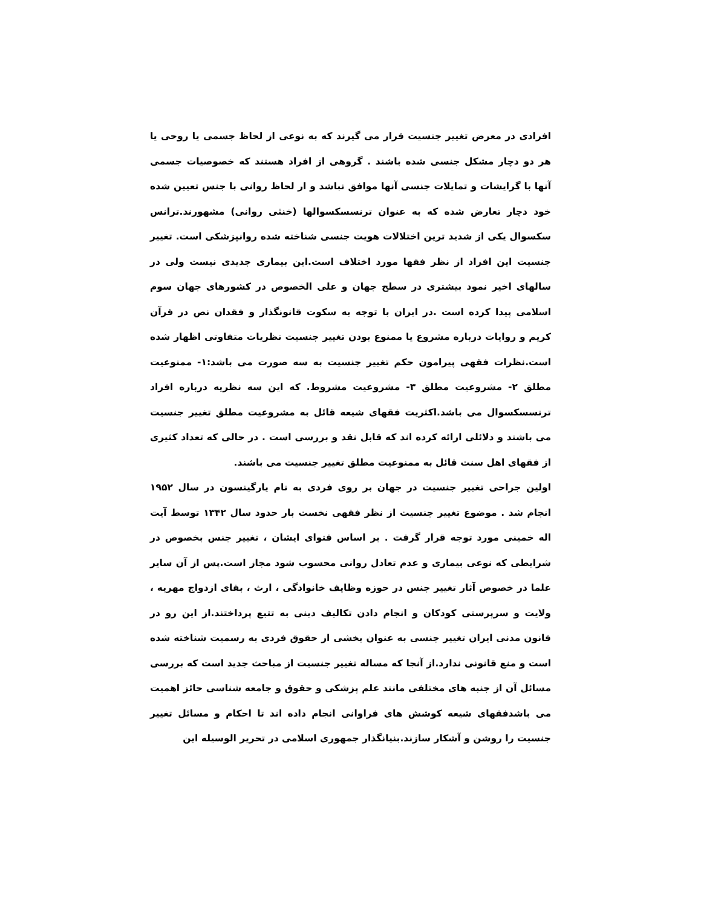افرادی در معرض تغییر جنسیت قرار می گیرند که به نوعی از لحاظ جسمی یا روحی یا هر دو دچار مشکل جنسی شده باشند . گروهی از افراد هستند که خصوصیات جسمی آنها با گرایشات و تمایلات جنسی آنها موافق نباشد و ار لحاظ روانی با جنس تعیین شده خود دچار تعارض شده که به عنوان ترنسسکسوالها (خنثی روانی) مشهورند.ترانس سکسوال یکی از شدید ترین اختلالات هویت جنسی شناخته شده روانپزشکی است. تغییر جنسیت این افراد از نظر فقها مورد اختلاف است.این بیماری جدیدی نیست ولی در سالهای اخیر نمود بیشتری در سطح جهان و علی الخصوص در کشورهای جهان سوم اسلامی پیدا کرده است .در ایران با توجه به سکوت قانونگذار و فقدان نص در قرآن کریم و روایات درباره مشروع یا ممنوع بودن تغییر جنسیت نظریات متفاوتی اظهار شده است.نظرات فقهی پیرامون حکم تغییر جنسیت به سه صورت می باشد:۱- ممنوعیت مطلق ۲- مشروعیت مطلق ۳- مشروعیت مشروط. که این سه نظریه درباره افراد ترنسسکسوال می باشد.اکثریت فقهای شیعه قائل به مشروعیت مطلق تغییر جنسیت می باشند و دلائلی ارائه کرده اند که قابل نقد و بررسی است . در حالی که تعداد کثیری از فقهای اهل سنت قائل به ممنوعیت مطلق تغییر جنسیت می باشند.
اولین جراحی تغییر جنسیت در جهان بر روی فردی به نام یارگینسون در سال ۱۹۵۲ انجام شد . موضوع تغییر جنسیت از نظر فقهی نخست بار حدود سال ۱۳۴۲ توسط آیت اله خمینی مورد توجه قرار گرفت . بر اساس فتوای ایشان ، تغییر جنس بخصوص در شرایطی که نوعی بیماری و عدم تعادل روانی محسوب شود مجاز است.پس از آن سایر علما در خصوص آثار تغییر جنس در حوزه وظایف خانوادگی ، ارث ، بقای ازدواج مهریه ، ولایت و سرپرستی کودکان و انجام دادن تکالیف دینی به تتبع پرداختند.از این رو در قانون مدنی ایران تغییر جنسی به عنوان بخشی از حقوق فردی به رسمیت شناخته شده است و منع قانونی ندارد.از آنجا که مساله تغییر جنسیت از مباحث جدید است که بررسی مسائل آن از جنبه های مختلفی مانند علم پزشکی و حقوق و جامعه شناسی حائز اهمیت می باشدفقهای شیعه کوشش های فراوانی انجام داده اند تا احکام و مسائل تغییر جنسیت را روشن و آشکار سازند.بنیانگذار جمهوری اسلامی در تحریر الوسیله این